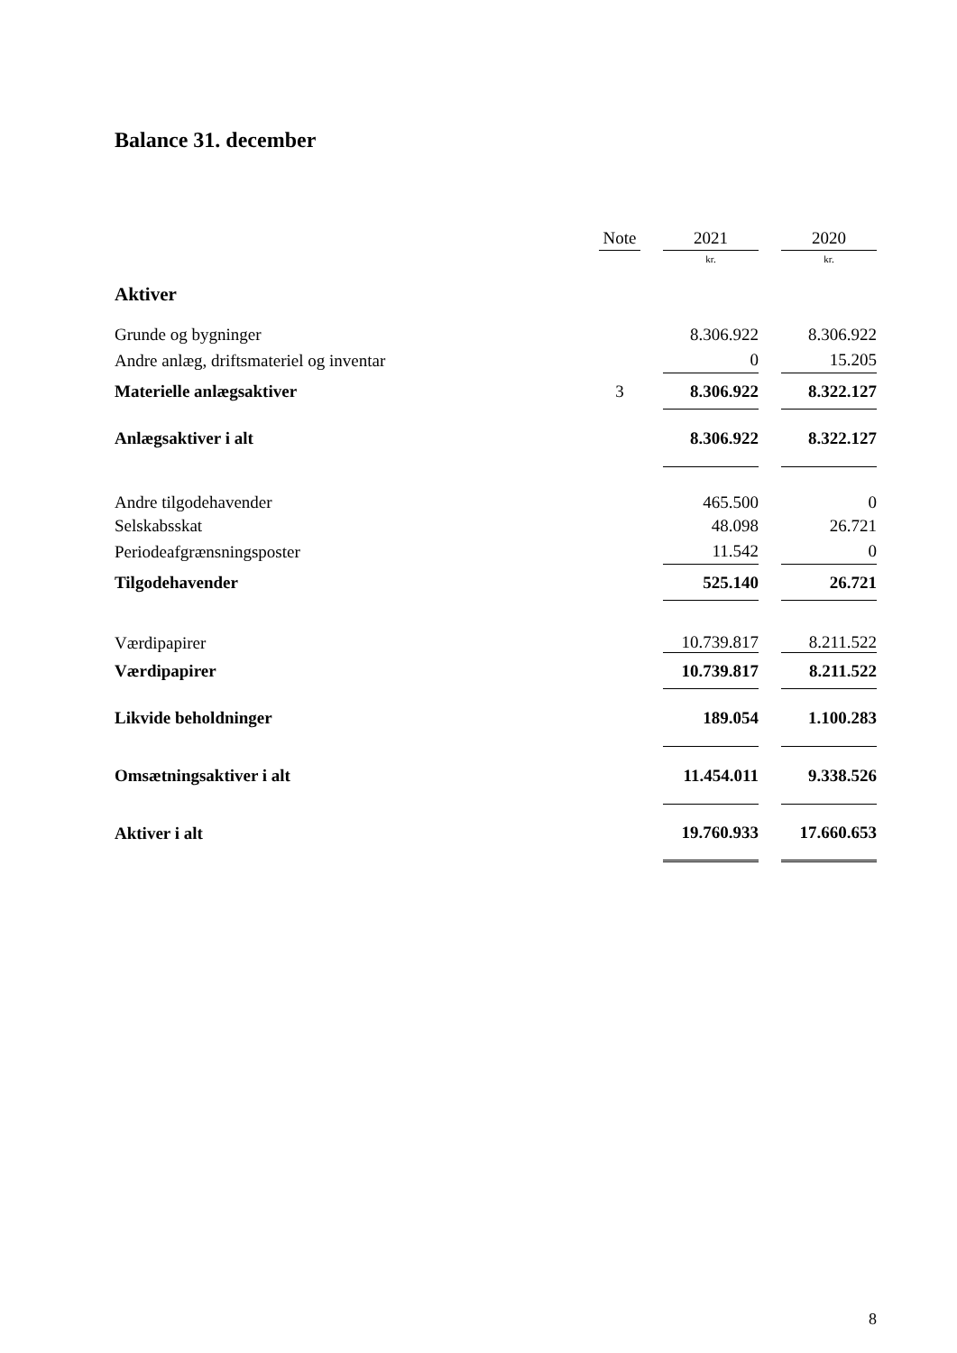Balance 31. december
| | Note | | 2021 | | 2020 |
| --- | --- | --- | --- | --- | --- |
| | | | kr. | | kr. |
| Aktiver | | | | | |
| Grunde og bygninger | | | 8.306.922 | | 8.306.922 |
| Andre anlæg, driftsmateriel og inventar | | | 0 | | 15.205 |
| Materielle anlægsaktiver | 3 | | 8.306.922 | | 8.322.127 |
| Anlægsaktiver i alt | | | 8.306.922 | | 8.322.127 |
| Andre tilgodehavender | | | 465.500 | | 0 |
| Selskabsskat | | | 48.098 | | 26.721 |
| Periodeafgrænsningsposter | | | 11.542 | | 0 |
| Tilgodehavender | | | 525.140 | | 26.721 |
| Værdipapirer | | | 10.739.817 | | 8.211.522 |
| Værdipapirer | | | 10.739.817 | | 8.211.522 |
| Likvide beholdninger | | | 189.054 | | 1.100.283 |
| Omsætningsaktiver i alt | | | 11.454.011 | | 9.338.526 |
| Aktiver i alt | | | 19.760.933 | | 17.660.653 |
8